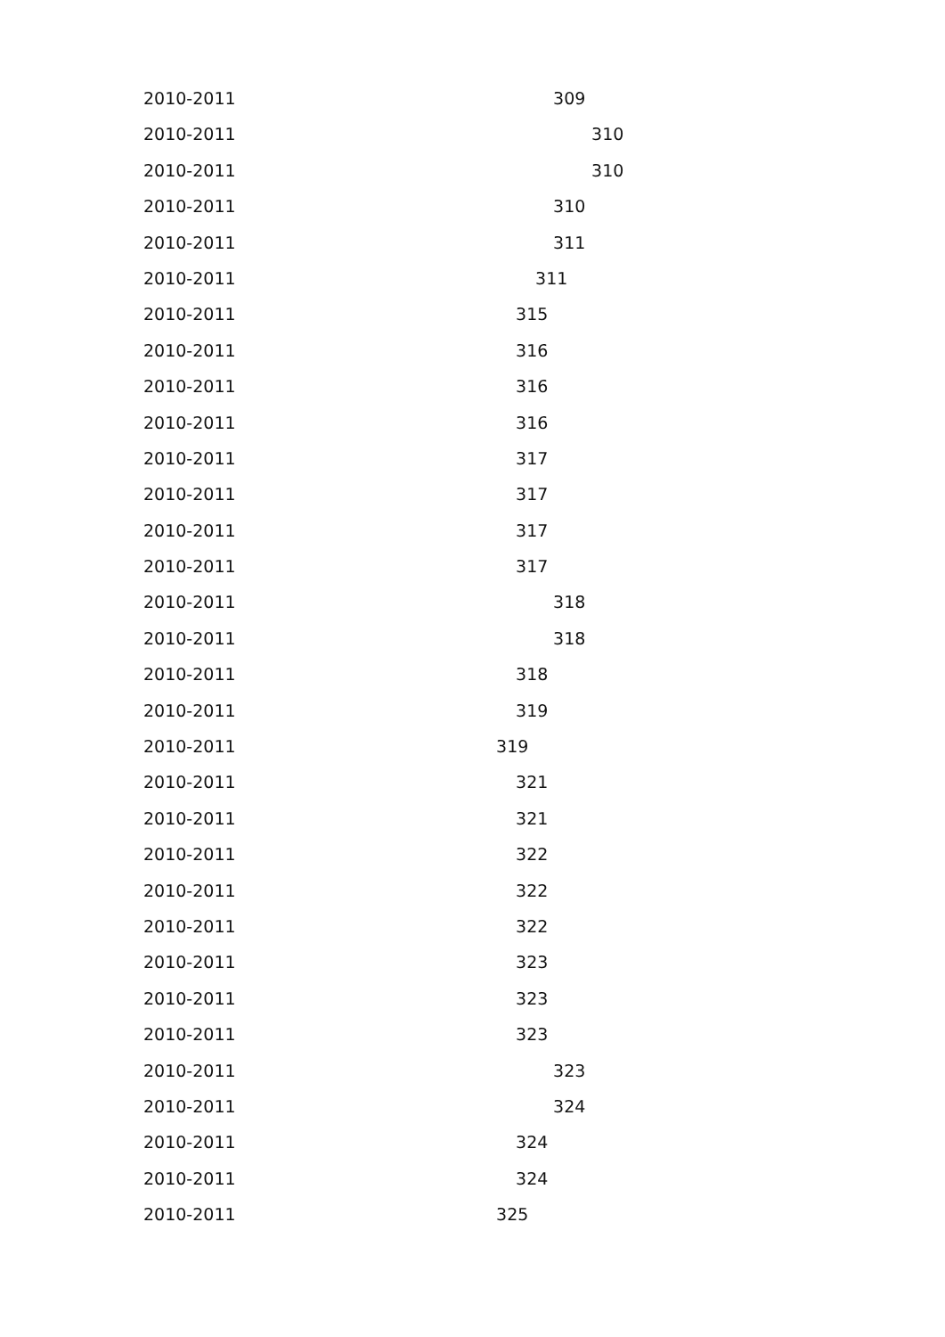2010-2011 309
2010-2011 310
2010-2011 310
2010-2011 310
2010-2011 311
2010-2011 311
2010-2011 315
2010-2011 316
2010-2011 316
2010-2011 316
2010-2011 317
2010-2011 317
2010-2011 317
2010-2011 317
2010-2011 318
2010-2011 318
2010-2011 318
2010-2011 319
2010-2011 319
2010-2011 321
2010-2011 321
2010-2011 322
2010-2011 322
2010-2011 322
2010-2011 323
2010-2011 323
2010-2011 323
2010-2011 323
2010-2011 324
2010-2011 324
2010-2011 324
2010-2011 325